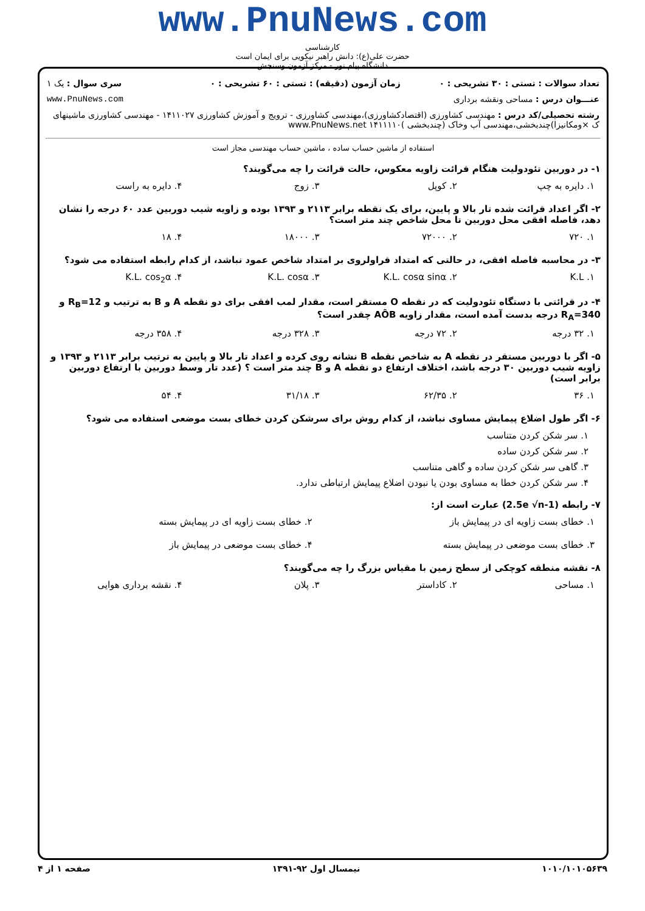www.PnuNews.com
کارشناسی
حضرت علی(ع): دانش راهبر نیکویی برای ایمان است
دانشگاه پیام نور - مرکز آزمون وسنجش
| تعداد سوالات : تستی : ۳۰ تشریحی : ۰ | زمان آزمون (دقیقه) : تستی : ۶۰ تشریحی : ۰ | سری سوال : یک ۱ |
| عنـــوان درس : مساحی ونقشه برداری | | www.PnuNews.com |
| رشته تحصیلی/کد درس : مهندسی کشاورزی (اقتصادکشاورزی)،مهندسی کشاورزی - ترویج و آموزش کشاورزی ۱۴۱۱۰۲۷ - مهندسی کشاورزی ماشینهای ک ×ومکانیزا)چندبخشی،مهندسی آب وخاک (چندبخشی )۱۴۱۱۱۱۰ www.PnuNews.net | | |
استفاده از ماشین حساب ساده ، ماشین حساب مهندسی مجاز است
۱- در دوربین تئودولیت هنگام قرائت زاویه معکوس، حالت قرائت را چه می‌گویند؟
۱. دایره به چپ ۲. کوپل ۳. زوج ۴. دایره به راست
۲- اگر اعداد قرائت شده تار بالا و پایین، برای یک نقطه برابر ۲۱۱۳ و ۱۳۹۳ بوده و زاویه شیب دوربین عدد ۶۰ درجه را نشان دهد، فاصله افقی محل دوربین تا محل شاخص چند متر است؟
۱. ۷۲۰ ۲. ۷۲۰۰۰ ۳. ۱۸۰۰۰ ۴. ۱۸
۳- در محاسبه فاصله افقی، در حالتی که امتداد قراولروی بر امتداد شاخص عمود نباشد، از کدام رابطه استفاده می شود؟
۱. K.L ۲. K.L. cosα sinα ۳. K.L. cosα ۴. K.L. cos<sub>2</sub>α
۴- در قرائتی با دستگاه تئودولیت که در نقطه O مستقر است، مقدار لمب افقی برای دو نقطه A و B به ترتیب و R<sub>B</sub>=12 و R<sub>A</sub>=340 درجه بدست آمده است، مقدار زاویه AÔB چقدر است؟
۱. ۳۲ درجه ۲. ۷۲ درجه ۳. ۳۲۸ درجه ۴. ۳۵۸ درجه
۵- اگر با دوربین مستقر در نقطه A به شاخص نقطه B نشانه روی کرده و اعداد تار بالا و پایین به ترتیب برابر ۲۱۱۳ و ۱۳۹۳ و زاویه شیب دوربین ۳۰ درجه باشد، اختلاف ارتفاع دو نقطه A و B چند متر است ؟ (عدد تار وسط دوربین با ارتفاع دوربین برابر است)
۱. ۳۶ ۲. ۶۲/۳۵ ۳. ۳۱/۱۸ ۴. ۵۴
۶- اگر طول اضلاع پیمایش مساوی نباشد، از کدام روش برای سرشکن کردن خطای بست موضعی استفاده می شود؟
۱. سر شکن کردن متناسب
۲. سر شکن کردن ساده
۳. گاهی سر شکن کردن ساده و گاهی متناسب
۴. سر شکن کردن خطا به مساوی بودن یا نبودن اضلاع پیمایش ارتباطی ندارد.
۷- رابطه (2.5e √n-1) عبارت است از:
۱. خطای بست زاویه ای در پیمایش باز ۲. خطای بست زاویه ای در پیمایش بسته
۳. خطای بست موضعی در پیمایش بسته ۴. خطای بست موضعی در پیمایش باز
۸- نقشه منطقه کوچکی از سطح زمین با مقیاس بزرگ را چه می‌گویند؟
۱. مساحی ۲. کاداستر ۳. پلان ۴. نقشه برداری هوایی
۱۰۱۰/۱۰۱۰۵۶۳۹ نیمسال اول ۹۲-۱۳۹۱ صفحه ۱ از ۴